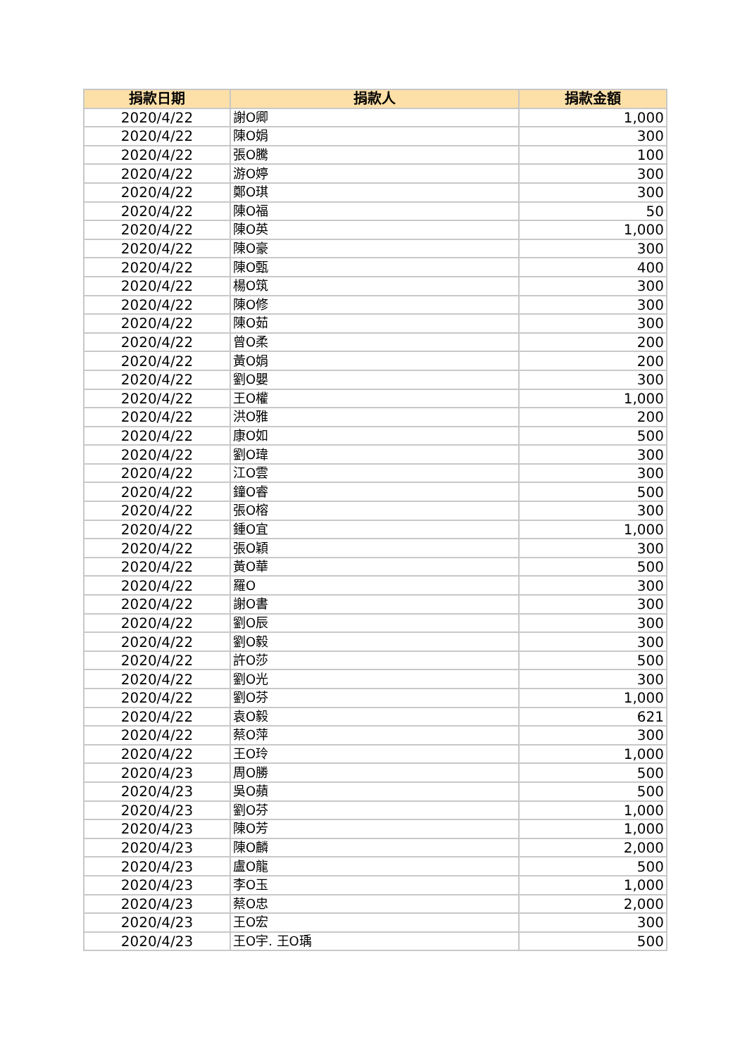| 捐款日期 | 捐款人 | 捐款金額 |
| --- | --- | --- |
| 2020/4/22 | 謝O卿 | 1,000 |
| 2020/4/22 | 陳O娟 | 300 |
| 2020/4/22 | 張O騰 | 100 |
| 2020/4/22 | 游O婷 | 300 |
| 2020/4/22 | 鄭O琪 | 300 |
| 2020/4/22 | 陳O福 | 50 |
| 2020/4/22 | 陳O英 | 1,000 |
| 2020/4/22 | 陳O豪 | 300 |
| 2020/4/22 | 陳O甄 | 400 |
| 2020/4/22 | 楊O筑 | 300 |
| 2020/4/22 | 陳O修 | 300 |
| 2020/4/22 | 陳O茹 | 300 |
| 2020/4/22 | 曾O柔 | 200 |
| 2020/4/22 | 黃O娟 | 200 |
| 2020/4/22 | 劉O嬰 | 300 |
| 2020/4/22 | 王O權 | 1,000 |
| 2020/4/22 | 洪O雅 | 200 |
| 2020/4/22 | 康O如 | 500 |
| 2020/4/22 | 劉O瑋 | 300 |
| 2020/4/22 | 江O雲 | 300 |
| 2020/4/22 | 鐘O睿 | 500 |
| 2020/4/22 | 張O榕 | 300 |
| 2020/4/22 | 鍾O宜 | 1,000 |
| 2020/4/22 | 張O穎 | 300 |
| 2020/4/22 | 黃O華 | 500 |
| 2020/4/22 | 羅O | 300 |
| 2020/4/22 | 謝O書 | 300 |
| 2020/4/22 | 劉O辰 | 300 |
| 2020/4/22 | 劉O毅 | 300 |
| 2020/4/22 | 許O莎 | 500 |
| 2020/4/22 | 劉O光 | 300 |
| 2020/4/22 | 劉O芬 | 1,000 |
| 2020/4/22 | 袁O毅 | 621 |
| 2020/4/22 | 蔡O萍 | 300 |
| 2020/4/22 | 王O玲 | 1,000 |
| 2020/4/23 | 周O勝 | 500 |
| 2020/4/23 | 吳O蘋 | 500 |
| 2020/4/23 | 劉O芬 | 1,000 |
| 2020/4/23 | 陳O芳 | 1,000 |
| 2020/4/23 | 陳O麟 | 2,000 |
| 2020/4/23 | 盧O龍 | 500 |
| 2020/4/23 | 李O玉 | 1,000 |
| 2020/4/23 | 蔡O忠 | 2,000 |
| 2020/4/23 | 王O宏 | 300 |
| 2020/4/23 | 王O宇. 王O瑀 | 500 |